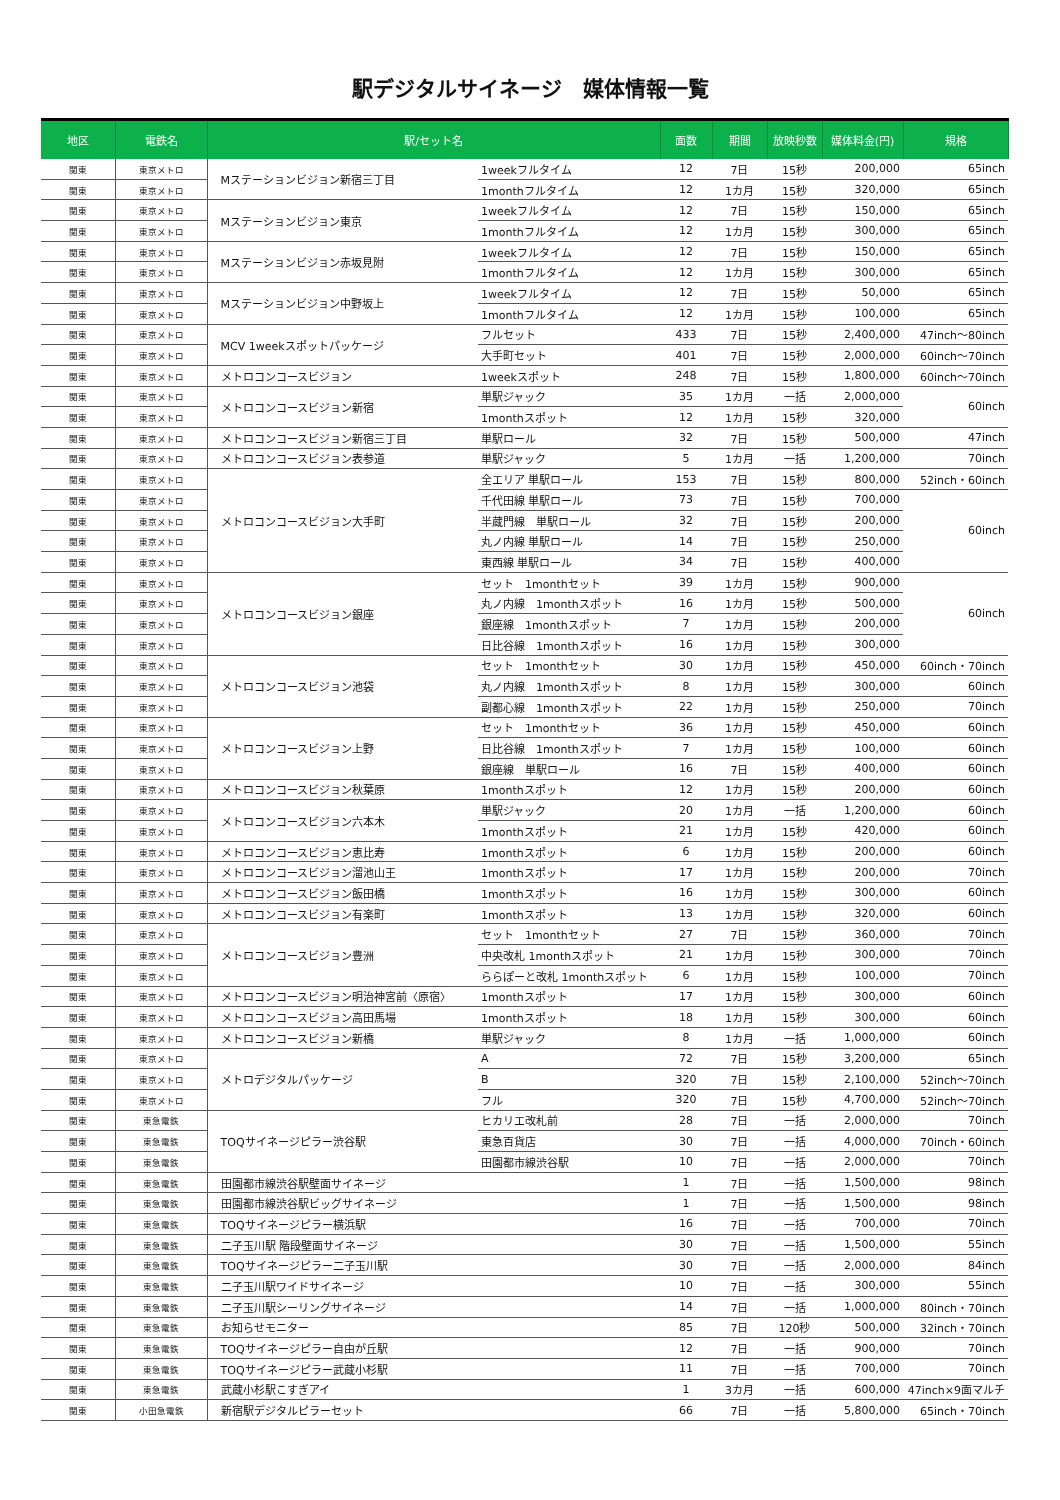駅デジタルサイネージ　媒体情報一覧
| 地区 | 電鉄名 | 駅/セット名 | | 面数 | 期間 | 放映秒数 | 媒体料金(円) | 規格 |
| --- | --- | --- | --- | --- | --- | --- | --- | --- |
| 関東 | 東京メトロ | Mステーションビジョン新宿三丁目 | 1weekフルタイム | 12 | 7日 | 15秒 | 200,000 | 65inch |
| 関東 | 東京メトロ | | 1monthフルタイム | 12 | 1カ月 | 15秒 | 320,000 | 65inch |
| 関東 | 東京メトロ | Mステーションビジョン東京 | 1weekフルタイム | 12 | 7日 | 15秒 | 150,000 | 65inch |
| 関東 | 東京メトロ | | 1monthフルタイム | 12 | 1カ月 | 15秒 | 300,000 | 65inch |
| 関東 | 東京メトロ | Mステーションビジョン赤坂見附 | 1weekフルタイム | 12 | 7日 | 15秒 | 150,000 | 65inch |
| 関東 | 東京メトロ | | 1monthフルタイム | 12 | 1カ月 | 15秒 | 300,000 | 65inch |
| 関東 | 東京メトロ | Mステーションビジョン中野坂上 | 1weekフルタイム | 12 | 7日 | 15秒 | 50,000 | 65inch |
| 関東 | 東京メトロ | | 1monthフルタイム | 12 | 1カ月 | 15秒 | 100,000 | 65inch |
| 関東 | 東京メトロ | MCV 1weekスポットパッケージ | フルセット | 433 | 7日 | 15秒 | 2,400,000 | 47inch～80inch |
| 関東 | 東京メトロ | | 大手町セット | 401 | 7日 | 15秒 | 2,000,000 | 60inch～70inch |
| 関東 | 東京メトロ | メトロコンコースビジョン | 1weekスポット | 248 | 7日 | 15秒 | 1,800,000 | 60inch～70inch |
| 関東 | 東京メトロ | メトロコンコースビジョン新宿 | 単駅ジャック | 35 | 1カ月 | 一括 | 2,000,000 | 60inch |
| 関東 | 東京メトロ | | 1monthスポット | 12 | 1カ月 | 15秒 | 320,000 | |
| 関東 | 東京メトロ | メトロコンコースビジョン新宿三丁目 | 単駅ロール | 32 | 7日 | 15秒 | 500,000 | 47inch |
| 関東 | 東京メトロ | メトロコンコースビジョン表参道 | 単駅ジャック | 5 | 1カ月 | 一括 | 1,200,000 | 70inch |
| 関東 | 東京メトロ | メトロコンコースビジョン大手町 | 全エリア 単駅ロール | 153 | 7日 | 15秒 | 800,000 | 52inch・60inch |
| 関東 | 東京メトロ | | 千代田線 単駅ロール | 73 | 7日 | 15秒 | 700,000 | 60inch |
| 関東 | 東京メトロ | | 半蔵門線 単駅ロール | 32 | 7日 | 15秒 | 200,000 | |
| 関東 | 東京メトロ | | 丸ノ内線 単駅ロール | 14 | 7日 | 15秒 | 250,000 | |
| 関東 | 東京メトロ | | 東西線 単駅ロール | 34 | 7日 | 15秒 | 400,000 | |
| 関東 | 東京メトロ | メトロコンコースビジョン銀座 | セット 1monthセット | 39 | 1カ月 | 15秒 | 900,000 | 60inch |
| 関東 | 東京メトロ | | 丸ノ内線 1monthスポット | 16 | 1カ月 | 15秒 | 500,000 | |
| 関東 | 東京メトロ | | 銀座線 1monthスポット | 7 | 1カ月 | 15秒 | 200,000 | |
| 関東 | 東京メトロ | | 日比谷線 1monthスポット | 16 | 1カ月 | 15秒 | 300,000 | |
| 関東 | 東京メトロ | メトロコンコースビジョン池袋 | セット 1monthセット | 30 | 1カ月 | 15秒 | 450,000 | 60inch・70inch |
| 関東 | 東京メトロ | | 丸ノ内線 1monthスポット | 8 | 1カ月 | 15秒 | 300,000 | 60inch |
| 関東 | 東京メトロ | | 副都心線 1monthスポット | 22 | 1カ月 | 15秒 | 250,000 | 70inch |
| 関東 | 東京メトロ | メトロコンコースビジョン上野 | セット 1monthセット | 36 | 1カ月 | 15秒 | 450,000 | 60inch |
| 関東 | 東京メトロ | | 日比谷線 1monthスポット | 7 | 1カ月 | 15秒 | 100,000 | 60inch |
| 関東 | 東京メトロ | | 銀座線 単駅ロール | 16 | 7日 | 15秒 | 400,000 | 60inch |
| 関東 | 東京メトロ | メトロコンコースビジョン秋葉原 | 1monthスポット | 12 | 1カ月 | 15秒 | 200,000 | 60inch |
| 関東 | 東京メトロ | メトロコンコースビジョン六本木 | 単駅ジャック | 20 | 1カ月 | 一括 | 1,200,000 | 60inch |
| 関東 | 東京メトロ | | 1monthスポット | 21 | 1カ月 | 15秒 | 420,000 | 60inch |
| 関東 | 東京メトロ | メトロコンコースビジョン恵比寿 | 1monthスポット | 6 | 1カ月 | 15秒 | 200,000 | 60inch |
| 関東 | 東京メトロ | メトロコンコースビジョン溜池山王 | 1monthスポット | 17 | 1カ月 | 15秒 | 200,000 | 70inch |
| 関東 | 東京メトロ | メトロコンコースビジョン飯田橋 | 1monthスポット | 16 | 1カ月 | 15秒 | 300,000 | 60inch |
| 関東 | 東京メトロ | メトロコンコースビジョン有楽町 | 1monthスポット | 13 | 1カ月 | 15秒 | 320,000 | 60inch |
| 関東 | 東京メトロ | メトロコンコースビジョン豊洲 | セット 1monthセット | 27 | 7日 | 15秒 | 360,000 | 70inch |
| 関東 | 東京メトロ | | 中央改札 1monthスポット | 21 | 1カ月 | 15秒 | 300,000 | 70inch |
| 関東 | 東京メトロ | | ららぽーと改札 1monthスポット | 6 | 1カ月 | 15秒 | 100,000 | 70inch |
| 関東 | 東京メトロ | メトロコンコースビジョン明治神宮前〈原宿〉 | 1monthスポット | 17 | 1カ月 | 15秒 | 300,000 | 60inch |
| 関東 | 東京メトロ | メトロコンコースビジョン高田馬場 | 1monthスポット | 18 | 1カ月 | 15秒 | 300,000 | 60inch |
| 関東 | 東京メトロ | メトロコンコースビジョン新橋 | 単駅ジャック | 8 | 1カ月 | 一括 | 1,000,000 | 60inch |
| 関東 | 東京メトロ | メトロデジタルパッケージ | A | 72 | 7日 | 15秒 | 3,200,000 | 65inch |
| 関東 | 東京メトロ | | B | 320 | 7日 | 15秒 | 2,100,000 | 52inch～70inch |
| 関東 | 東京メトロ | | フル | 320 | 7日 | 15秒 | 4,700,000 | 52inch～70inch |
| 関東 | 東急電鉄 | TOQサイネージピラー渋谷駅 | ヒカリエ改札前 | 28 | 7日 | 一括 | 2,000,000 | 70inch |
| 関東 | 東急電鉄 | | 東急百貨店 | 30 | 7日 | 一括 | 4,000,000 | 70inch・60inch |
| 関東 | 東急電鉄 | | 田園都市線渋谷駅 | 10 | 7日 | 一括 | 2,000,000 | 70inch |
| 関東 | 東急電鉄 | 田園都市線渋谷駅壁面サイネージ | | 1 | 7日 | 一括 | 1,500,000 | 98inch |
| 関東 | 東急電鉄 | 田園都市線渋谷駅ビッグサイネージ | | 1 | 7日 | 一括 | 1,500,000 | 98inch |
| 関東 | 東急電鉄 | TOQサイネージピラー横浜駅 | | 16 | 7日 | 一括 | 700,000 | 70inch |
| 関東 | 東急電鉄 | 二子玉川駅 階段壁面サイネージ | | 30 | 7日 | 一括 | 1,500,000 | 55inch |
| 関東 | 東急電鉄 | TOQサイネージピラー二子玉川駅 | | 30 | 7日 | 一括 | 2,000,000 | 84inch |
| 関東 | 東急電鉄 | 二子玉川駅ワイドサイネージ | | 10 | 7日 | 一括 | 300,000 | 55inch |
| 関東 | 東急電鉄 | 二子玉川駅シーリングサイネージ | | 14 | 7日 | 一括 | 1,000,000 | 80inch・70inch |
| 関東 | 東急電鉄 | お知らせモニター | | 85 | 7日 | 120秒 | 500,000 | 32inch・70inch |
| 関東 | 東急電鉄 | TOQサイネージピラー自由が丘駅 | | 12 | 7日 | 一括 | 900,000 | 70inch |
| 関東 | 東急電鉄 | TOQサイネージピラー武蔵小杉駅 | | 11 | 7日 | 一括 | 700,000 | 70inch |
| 関東 | 東急電鉄 | 武蔵小杉駅こすぎアイ | | 1 | 3カ月 | 一括 | 600,000 | 47inch×9面マルチ |
| 関東 | 小田急電鉄 | 新宿駅デジタルピラーセット | | 66 | 7日 | 一括 | 5,800,000 | 65inch・70inch |